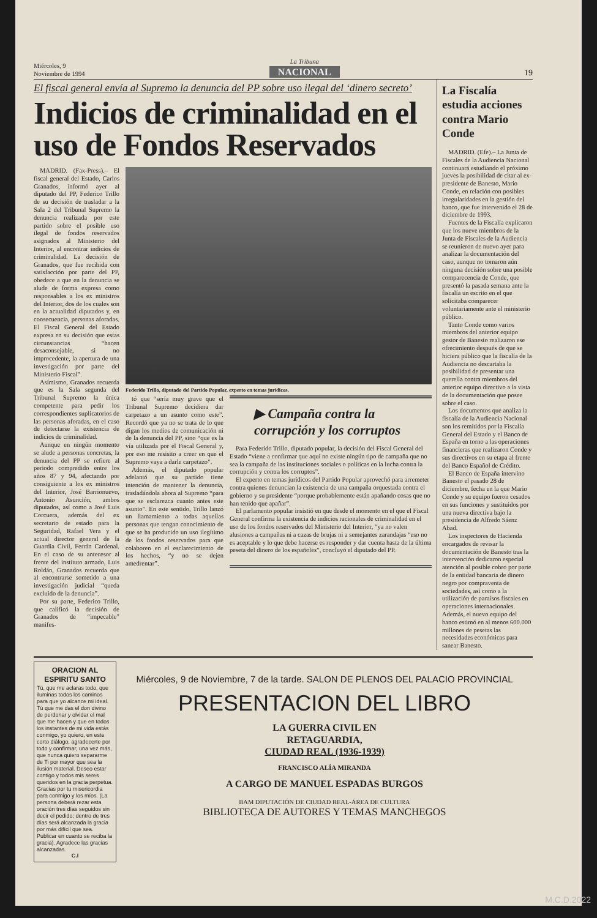Miércoles, 9
Noviembre de 1994
La Tribuna
NACIONAL
19
El fiscal general envía al Supremo la denuncia del PP sobre uso ilegal del ‘dinero secreto’
Indicios de criminalidad en el uso de Fondos Reservados
MADRID. (Fax-Press).– El fiscal general del Estado, Carlos Granados, informó ayer al diputado del PP, Federico Trillo de su decisión de trasladar a la Sala 2 del Tribunal Supremo la denuncia realizada por este partido sobre el posible uso ilegal de fondos reservados asignados al Ministerio del Interior, al encontrar indicios de criminalidad. La decisión de Granados, que fue recibida con satisfacción por parte del PP, obedece a que en la denuncia se alude de forma expresa como responsables a los ex ministros del Interior, dos de los cuales son en la actualidad diputados y, en consecuencia, personas aforadas. El Fiscal General del Estado expresa en su decisión que estas circunstancias “hacen desaconsejable, si no improcedente, la apertura de una investigación por parte del Ministerio Fiscal”.
Asímismo, Granados recuerda que es la Sala segunda del Tribunal Supremo la única competente para pedir los correspondientes suplicatorios de las personas aforadas, en el caso de detectarse la existencia de indicios de criminalidad.
Aunque en ningún momento se alude a personas concretas, la denuncia del PP se refiere al periodo compredido entre los años 87 y 94, afectando por consiguiente a los ex ministros del Interior, José Barrionuevo, Antonio Asunción, ambos diputados, así como a José Luis Corcuera, además del ex secretario de estado para la Seguridad, Rafael Vera y el actual director general de la Guardia Civil, Ferrán Cardenal. En el caso de su antecesor al frente del instituto armado, Luis Roldán, Granados recuerda que al encontrarse sometido a una investigación judicial “queda excluido de la denuncia”.
Por su parte, Federico Trillo, que calificó la decisión de Granados de “impecable” manifes-
Federido Trillo, diputado del Partido Popular, experto en temas jurídicos.
tó que “sería muy grave que el Tribunal Supremo decidiera dar carpetazo a un asunto como este”. Recordó que ya no se trata de lo que digan los medios de comunicación ni de la denuncia del PP, sino “que es la vía utilizada por el Fiscal General y, por eso me resisito a creer en que el Supremo vaya a darle carpetazo”.
Además, el diputado popular adelantó que su partido tiene intención de mantener la denuncia, trasladándola ahora al Supremo “para que se esclarezca cuanto antes este asunto”. En este sentido, Trillo lanzó un llamamiento a todas aquellas personas que tengan conocimiento de que se ha producido un uso ilegítimo de los fondos reservados para que colaboren en el esclarecimiento de los hechos, “y no se dejen amedrentar”.
▶ Campaña contra la corrupción y los corruptos
Para Federido Trillo, diputado popular, la decisión del Fiscal General del Estado “viene a confirmar que aquí no existe ningún tipo de campaña que no sea la campaña de las instituciones sociales o políticas en la lucha contra la corrupción y contra los corruptos”.
El experto en temas jurídicos del Partido Popular aprovechó para arremeter contra quienes denuncian la existencia de una campaña orquestada contra el gobierno y su presidente “porque probablemente están apañando cosas que no han tenido que apañar”.
El parlamento popular insistió en que desde el momento en el que el Fiscal General confirma la existencia de indicios racionales de criminalidad en el uso de los fondos reservados del Ministerio del Interior, “ya no valen alusiones a campañas ni a cazas de brujas ni a semejantes zarandajas “eso no es aceptable y lo que debe hacerse es responder y dar cuenta hasta de la última peseta del dinero de los españoles”, concluyó el diputado del PP.
La Fiscalía estudia acciones contra Mario Conde
MADRID. (Efe).– La Junta de Fiscales de la Audiencia Nacional continuará estudiando el próximo jueves la posibilidad de citar al ex-presidente de Banesto, Mario Conde, en relación con posibles irregularidades en la gestión del banco, que fue intervenido el 28 de diciembre de 1993.
Fuentes de la Fiscalía explicaron que los nueve miembros de la Junta de Fiscales de la Audiencia se reunieron de nuevo ayer para analizar la documentación del caso, aunque no tomaron aún ninguna decisión sobre una posible comparecencia de Conde, que presentó la pasada semana ante la fiscalía un escrito en el que solicitaba comparecer voluntariamente ante el ministerio público.
Tanto Conde como varios miembros del anterior equipo gestor de Banesto realizaron ese ofrecimiento después de que se hiciera público que la fiscalía de la Audiencia no descartaba la posibilidad de presentar una querella contra miembros del anterior equipo directivo a la vista de la documentación que posee sobre el caso.
Los documentos que analiza la fiscalía de la Audiencia Nacional son los remitidos por la Fiscalía General del Estado y el Banco de España en torno a las operaciones financieras que realizaron Conde y sus directivos en su etapa al frente del Banco Español de Crédito.
El Banco de España intervino Banesto el pasado 28 de diciembre, fecha en la que Mario Conde y su equipo fueron cesados en sus funciones y sustituidos por una nueva directiva bajo la presidencia de Alfredo Sáenz Abad.
Los inspectores de Hacienda encargados de revisar la documentación de Banesto tras la intervención dedicaron especial atención al posible cobro por parte de la entidad bancaria de dinero negro por compraventa de sociedades, así como a la utilización de paraísos fiscales en operaciones internacionales. Además, el nuevo equipo del banco estimó en al menos 600.000 millones de pesetas las necesidades económicas para sanear Banesto.
ORACION AL ESPIRITU SANTO
Tú, que me aclaras todo, que iluminas todos los caminos para que yo alcance mi ideal. Tú que me das el don divino de perdonar y olvidar el mal que me hacen y que en todos los instantes de mi vida estás conmigo, yo quiero, en este corto diálogo, agradecerte por todo y confirmar, una vez más, que nunca quiero separarme de Ti por mayor que sea la ilusión material. Deseo estar contigo y todos mis seres queridos en la gracia perpetua. Gracias por tu misericordia para conmigo y los míos. (La persona deberá rezar esta oración tres días seguidos sin decir el pedido; dentro de tres días será alcanzada la gracia por más difícil que sea. Publicar en cuanto se reciba la gracia). Agradece las gracias alcanzadas.
C.I
Miércoles, 9 de Noviembre, 7 de la tarde. SALON DE PLENOS DEL PALACIO PROVINCIAL
PRESENTACION DEL LIBRO
LA GUERRA CIVIL EN
RETAGUARDIA,
CIUDAD REAL (1936-1939)
FRANCISCO ALÍA MIRANDA
A CARGO DE MANUEL ESPADAS BURGOS
BAM DIPUTACIÓN DE CIUDAD REAL-ÁREA DE CULTURA
BIBLIOTECA DE AUTORES Y TEMAS MANCHEGOS
M.C.D.2022